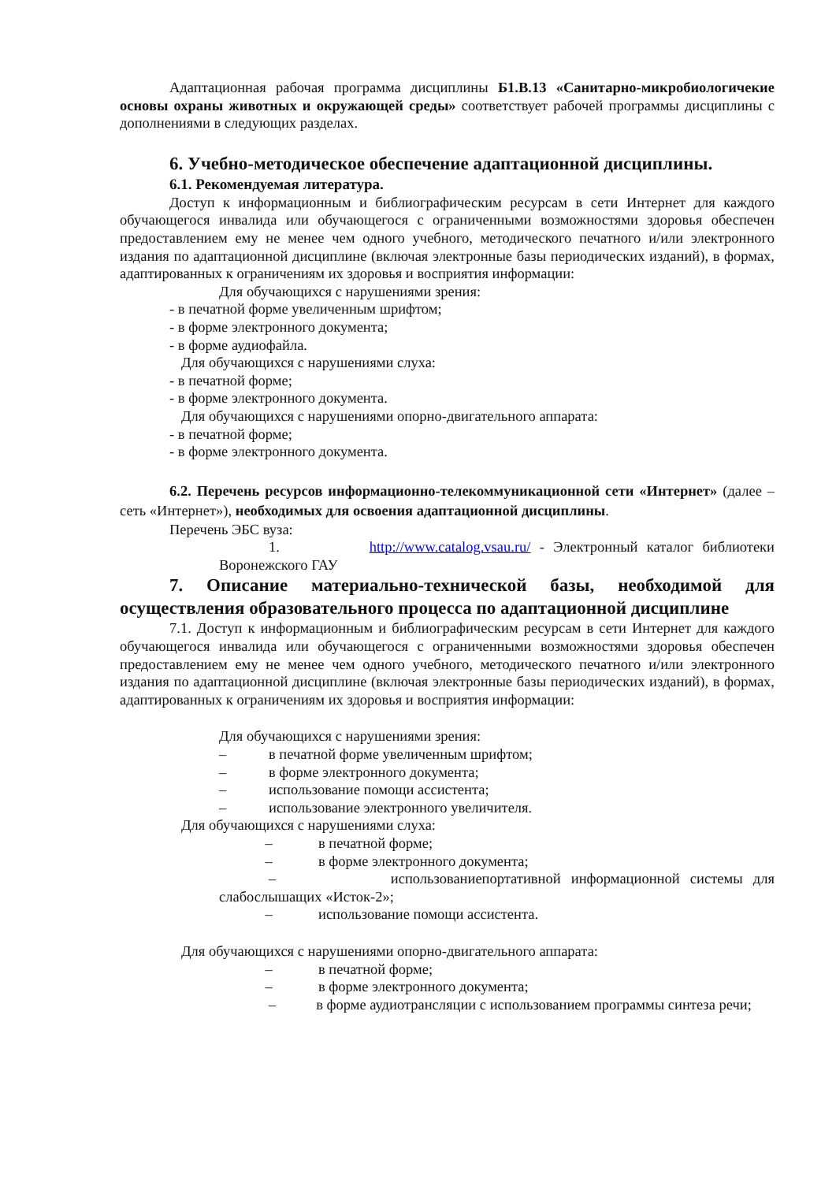Адаптационная рабочая программа дисциплины Б1.В.13 «Санитарно-микробиологичекие основы охраны животных и окружающей среды» соответствует рабочей программы дисциплины с дополнениями в следующих разделах.
6. Учебно-методическое обеспечение адаптационной дисциплины.
6.1. Рекомендуемая литература.
Доступ к информационным и библиографическим ресурсам в сети Интернет для каждого обучающегося инвалида или обучающегося с ограниченными возможностями здоровья обеспечен предоставлением ему не менее чем одного учебного, методического печатного и/или электронного издания по адаптационной дисциплине (включая электронные базы периодических изданий), в формах, адаптированных к ограничениям их здоровья и восприятия информации:
Для обучающихся с нарушениями зрения:
- в печатной форме увеличенным шрифтом;
- в форме электронного документа;
- в форме аудиофайла.
Для обучающихся с нарушениями слуха:
- в печатной форме;
- в форме электронного документа.
Для обучающихся с нарушениями опорно-двигательного аппарата:
- в печатной форме;
- в форме электронного документа.
6.2. Перечень ресурсов информационно-телекоммуникационной сети «Интернет» (далее – сеть «Интернет»), необходимых для освоения адаптационной дисциплины.
Перечень ЭБС вуза:
1. http://www.catalog.vsau.ru/ - Электронный каталог библиотеки Воронежского ГАУ
7. Описание материально-технической базы, необходимой для осуществления образовательного процесса по адаптационной дисциплине
7.1. Доступ к информационным и библиографическим ресурсам в сети Интернет для каждого обучающегося инвалида или обучающегося с ограниченными возможностями здоровья обеспечен предоставлением ему не менее чем одного учебного, методического печатного и/или электронного издания по адаптационной дисциплине (включая электронные базы периодических изданий), в формах, адаптированных к ограничениям их здоровья и восприятия информации:
Для обучающихся с нарушениями зрения:
– в печатной форме увеличенным шрифтом;
– в форме электронного документа;
– использование помощи ассистента;
– использование электронного увеличителя.
Для обучающихся с нарушениями слуха:
– в печатной форме;
– в форме электронного документа;
– использованиепортативной информационной системы для слабослышащих «Исток-2»;
– использование помощи ассистента.
Для обучающихся с нарушениями опорно-двигательного аппарата:
– в печатной форме;
– в форме электронного документа;
– в форме аудиотрансляции с использованием программы синтеза речи;